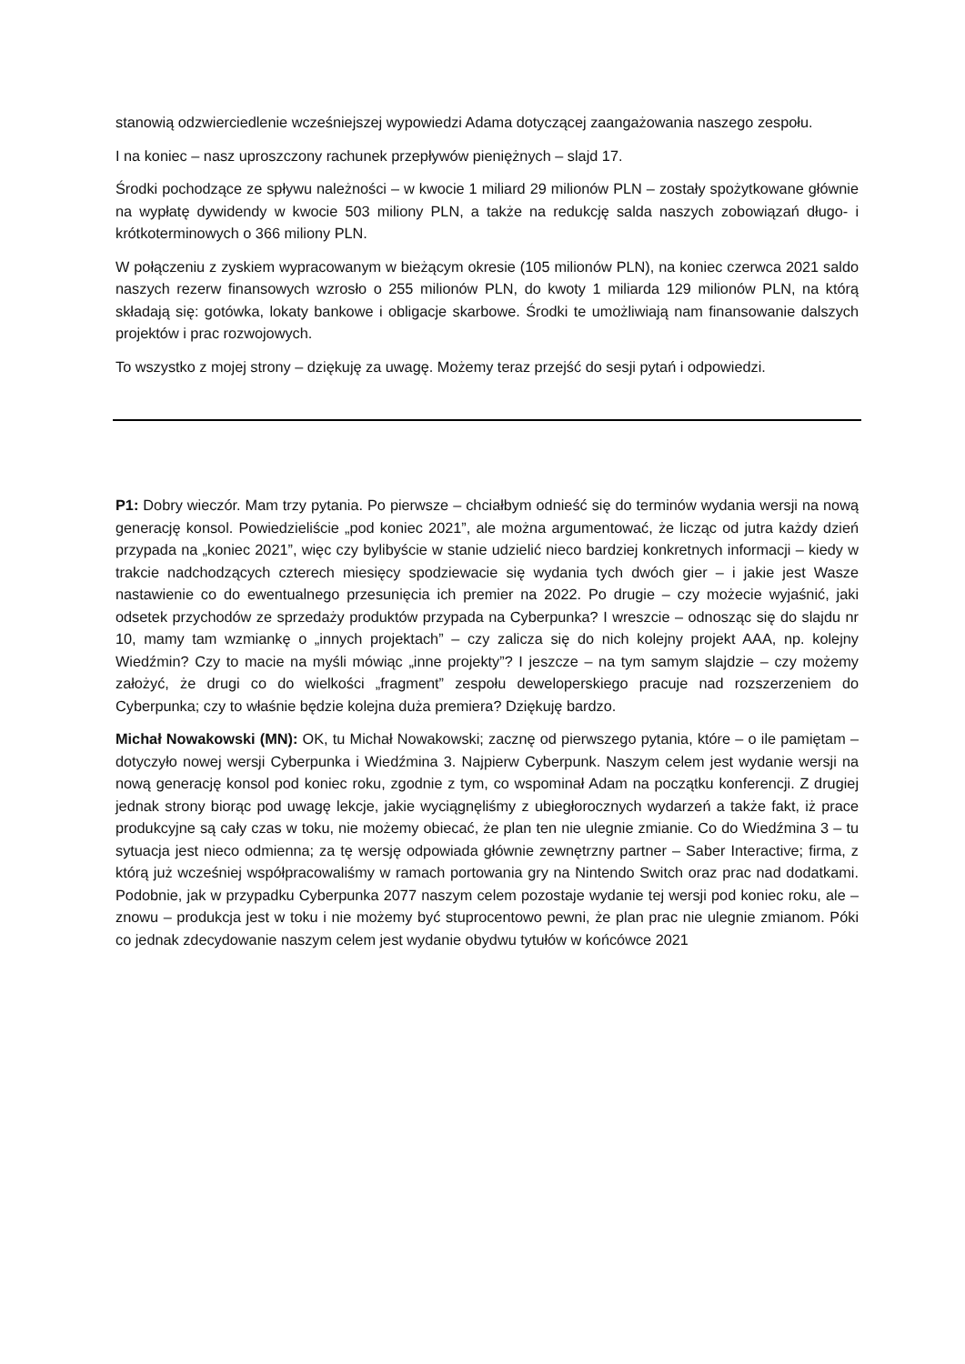stanowią odzwierciedlenie wcześniejszej wypowiedzi Adama dotyczącej zaangażowania naszego zespołu.
I na koniec – nasz uproszczony rachunek przepływów pieniężnych – slajd 17.
Środki pochodzące ze spływu należności – w kwocie 1 miliard 29 milionów PLN – zostały spożytkowane głównie na wypłatę dywidendy w kwocie 503 miliony PLN, a także na redukcję salda naszych zobowiązań długo- i krótkoterminowych o 366 miliony PLN.
W połączeniu z zyskiem wypracowanym w bieżącym okresie (105 milionów PLN), na koniec czerwca 2021 saldo naszych rezerw finansowych wzrosło o 255 milionów PLN, do kwoty 1 miliarda 129 milionów PLN, na którą składają się: gotówka, lokaty bankowe i obligacje skarbowe. Środki te umożliwiają nam finansowanie dalszych projektów i prac rozwojowych.
To wszystko z mojej strony – dziękuję za uwagę. Możemy teraz przejść do sesji pytań i odpowiedzi.
P1: Dobry wieczór. Mam trzy pytania. Po pierwsze – chciałbym odnieść się do terminów wydania wersji na nową generację konsol. Powiedzieliście „pod koniec 2021”, ale można argumentować, że licząc od jutra każdy dzień przypada na „koniec 2021”, więc czy bylibyście w stanie udzielić nieco bardziej konkretnych informacji – kiedy w trakcie nadchodzących czterech miesięcy spodziewacie się wydania tych dwóch gier – i jakie jest Wasze nastawienie co do ewentualnego przesunięcia ich premier na 2022. Po drugie – czy możecie wyjaśnić, jaki odsetek przychodów ze sprzedaży produktów przypada na Cyberpunka? I wreszcie – odnosząc się do slajdu nr 10, mamy tam wzmiankę o „innych projektach” – czy zalicza się do nich kolejny projekt AAA, np. kolejny Wiedźmin? Czy to macie na myśli mówiąc „inne projekty”? I jeszcze – na tym samym slajdzie – czy możemy założyć, że drugi co do wielkości „fragment” zespołu deweloperskiego pracuje nad rozszerzeniem do Cyberpunka; czy to właśnie będzie kolejna duża premiera? Dziękuję bardzo.
Michał Nowakowski (MN): OK, tu Michał Nowakowski; zacznę od pierwszego pytania, które – o ile pamiętam – dotyczyło nowej wersji Cyberpunka i Wiedźmina 3. Najpierw Cyberpunk. Naszym celem jest wydanie wersji na nową generację konsol pod koniec roku, zgodnie z tym, co wspominał Adam na początku konferencji. Z drugiej jednak strony biorąc pod uwagę lekcje, jakie wyciągnęliśmy z ubiegłorocznych wydarzeń a także fakt, iż prace produkcyjne są cały czas w toku, nie możemy obiecać, że plan ten nie ulegnie zmianie. Co do Wiedźmina 3 – tu sytuacja jest nieco odmienna; za tę wersję odpowiada głównie zewnętrzny partner – Saber Interactive; firma, z którą już wcześniej współpracowaliśmy w ramach portowania gry na Nintendo Switch oraz prac nad dodatkami. Podobnie, jak w przypadku Cyberpunka 2077 naszym celem pozostaje wydanie tej wersji pod koniec roku, ale – znowu – produkcja jest w toku i nie możemy być stuprocentowo pewni, że plan prac nie ulegnie zmianom. Póki co jednak zdecydowanie naszym celem jest wydanie obydwu tytułów w końcówce 2021